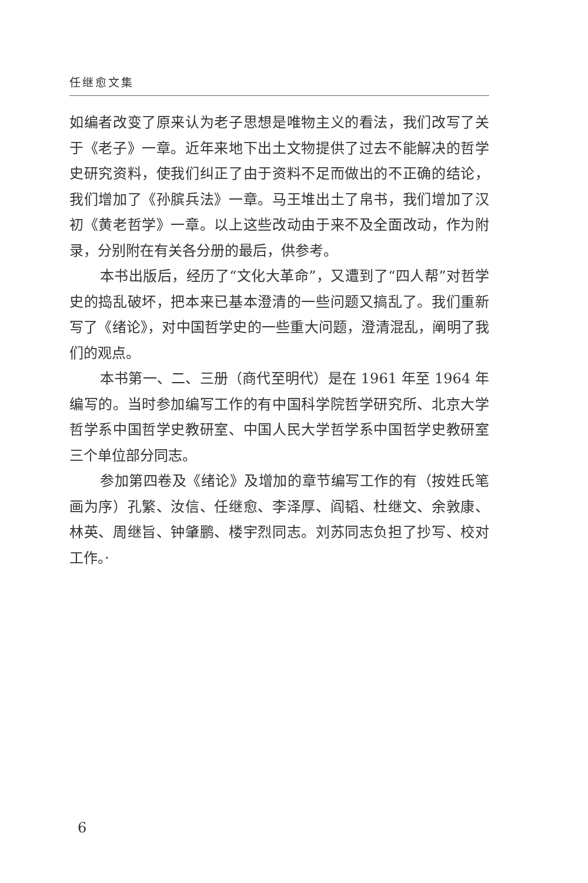任继愈文集
如编者改变了原来认为老子思想是唯物主义的看法，我们改写了关于《老子》一章。近年来地下出土文物提供了过去不能解决的哲学史研究资料，使我们纠正了由于资料不足而做出的不正确的结论，我们增加了《孙膑兵法》一章。马王堆出土了帛书，我们增加了汉初《黄老哲学》一章。以上这些改动由于来不及全面改动，作为附录，分别附在有关各分册的最后，供参考。
本书出版后，经历了“文化大革命”，又遭到了“四人帮”对哲学史的捣乱破坏，把本来已基本澄清的一些问题又搞乱了。我们重新写了《绪论》，对中国哲学史的一些重大问题，澄清混乱，阐明了我们的观点。
本书第一、二、三册（商代至明代）是在 1961 年至 1964 年编写的。当时参加编写工作的有中国科学院哲学研究所、北京大学哲学系中国哲学史教研室、中国人民大学哲学系中国哲学史教研室三个单位部分同志。
参加第四卷及《绪论》及增加的章节编写工作的有（按姓氏笔画为序）孔繁、汝信、任继愈、李泽厚、阎韬、杜继文、余敦康、林英、周继旨、钟肇鹏、楼宇烈同志。刘苏同志负担了抄写、校对工作。·
6